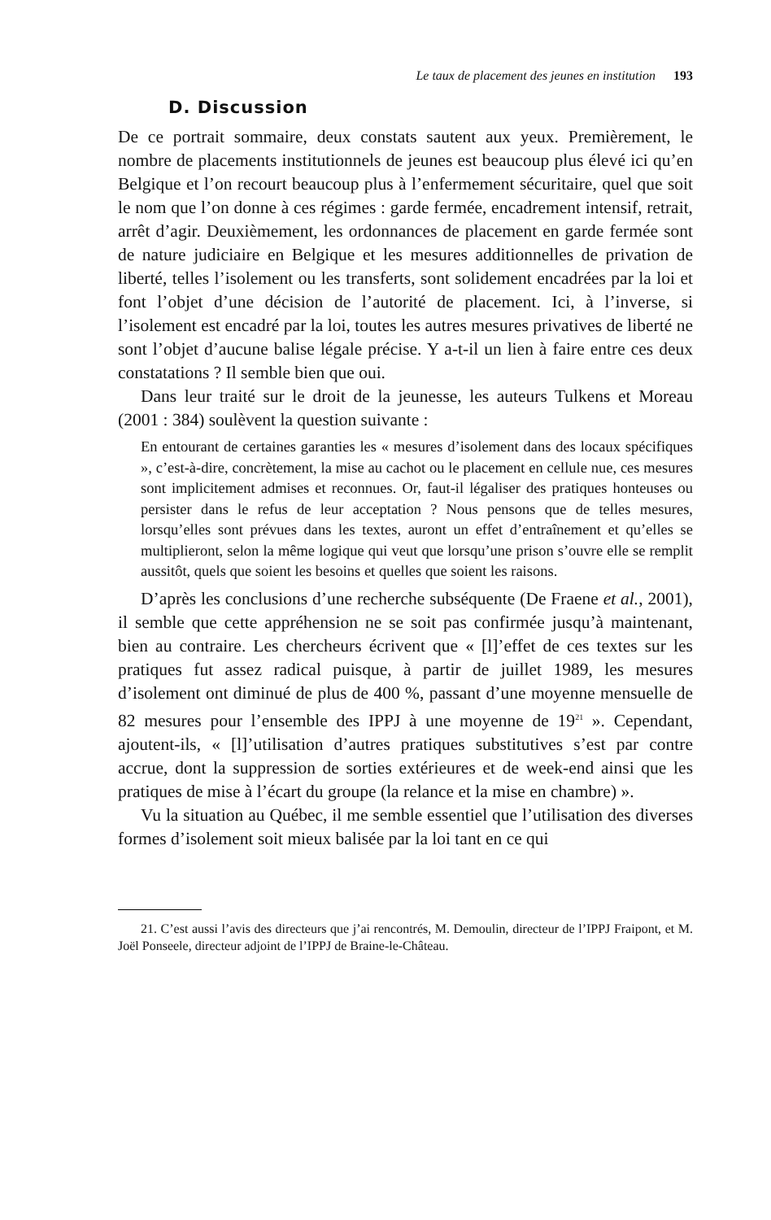Le taux de placement des jeunes en institution 193
D. Discussion
De ce portrait sommaire, deux constats sautent aux yeux. Premièrement, le nombre de placements institutionnels de jeunes est beaucoup plus élevé ici qu’en Belgique et l’on recourt beaucoup plus à l’enfermement sécuritaire, quel que soit le nom que l’on donne à ces régimes : garde fermée, encadrement intensif, retrait, arrêt d’agir. Deuxièmement, les ordonnances de placement en garde fermée sont de nature judiciaire en Belgique et les mesures additionnelles de privation de liberté, telles l’isolement ou les transferts, sont solidement encadrées par la loi et font l’objet d’une décision de l’autorité de placement. Ici, à l’inverse, si l’isolement est encadré par la loi, toutes les autres mesures privatives de liberté ne sont l’objet d’aucune balise légale précise. Y a-t-il un lien à faire entre ces deux constatations ? Il semble bien que oui.
Dans leur traité sur le droit de la jeunesse, les auteurs Tulkens et Moreau (2001 : 384) soulèvent la question suivante :
En entourant de certaines garanties les « mesures d’isolement dans des locaux spécifiques », c’est-à-dire, concrètement, la mise au cachot ou le placement en cellule nue, ces mesures sont implicitement admises et reconnues. Or, faut-il légaliser des pratiques honteuses ou persister dans le refus de leur acceptation ? Nous pensons que de telles mesures, lorsqu’elles sont prévues dans les textes, auront un effet d’entraînement et qu’elles se multiplieront, selon la même logique qui veut que lorsqu’une prison s’ouvre elle se remplit aussitôt, quels que soient les besoins et quelles que soient les raisons.
D’après les conclusions d’une recherche subséquente (De Fraene et al., 2001), il semble que cette appréhension ne se soit pas confirmée jusqu’à maintenant, bien au contraire. Les chercheurs écrivent que « [l]’effet de ces textes sur les pratiques fut assez radical puisque, à partir de juillet 1989, les mesures d’isolement ont diminué de plus de 400 %, passant d’une moyenne mensuelle de 82 mesures pour l’ensemble des IPPJ à une moyenne de 19<sup>21</sup> ». Cependant, ajoutent-ils, « [l]’utilisation d’autres pratiques substitutives s’est par contre accrue, dont la suppression de sorties extérieures et de week-end ainsi que les pratiques de mise à l’écart du groupe (la relance et la mise en chambre) ».
Vu la situation au Québec, il me semble essentiel que l’utilisation des diverses formes d’isolement soit mieux balisée par la loi tant en ce qui
21. C’est aussi l’avis des directeurs que j’ai rencontrés, M. Demoulin, directeur de l’IPPJ Fraipont, et M. Joël Ponseele, directeur adjoint de l’IPPJ de Braine-le-Château.